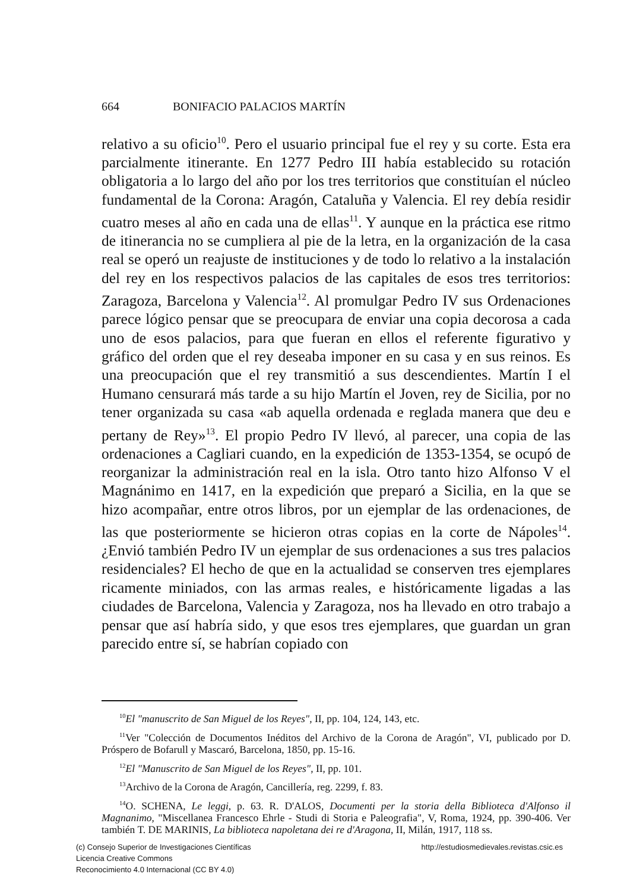664 BONIFACIO PALACIOS MARTÍN
relativo a su oficio<sup>10</sup>. Pero el usuario principal fue el rey y su corte. Esta era parcialmente itinerante. En 1277 Pedro III había establecido su rotación obligatoria a lo largo del año por los tres territorios que constituían el núcleo fundamental de la Corona: Aragón, Cataluña y Valencia. El rey debía residir cuatro meses al año en cada una de ellas<sup>11</sup>. Y aunque en la práctica ese ritmo de itinerancia no se cumpliera al pie de la letra, en la organización de la casa real se operó un reajuste de instituciones y de todo lo relativo a la instalación del rey en los respectivos palacios de las capitales de esos tres territorios: Zaragoza, Barcelona y Valencia<sup>12</sup>. Al promulgar Pedro IV sus Ordenaciones parece lógico pensar que se preocupara de enviar una copia decorosa a cada uno de esos palacios, para que fueran en ellos el referente figurativo y gráfico del orden que el rey deseaba imponer en su casa y en sus reinos. Es una preocupación que el rey transmitió a sus descendientes. Martín I el Humano censurará más tarde a su hijo Martín el Joven, rey de Sicilia, por no tener organizada su casa «ab aquella ordenada e reglada manera que deu e pertany de Rey»<sup>13</sup>. El propio Pedro IV llevó, al parecer, una copia de las ordenaciones a Cagliari cuando, en la expedición de 1353-1354, se ocupó de reorganizar la administración real en la isla. Otro tanto hizo Alfonso V el Magnánimo en 1417, en la expedición que preparó a Sicilia, en la que se hizo acompañar, entre otros libros, por un ejemplar de las ordenaciones, de las que posteriormente se hicieron otras copias en la corte de Nápoles<sup>14</sup>. ¿Envió también Pedro IV un ejemplar de sus ordenaciones a sus tres palacios residenciales? El hecho de que en la actualidad se conserven tres ejemplares ricamente miniados, con las armas reales, e históricamente ligadas a las ciudades de Barcelona, Valencia y Zaragoza, nos ha llevado en otro trabajo a pensar que así habría sido, y que esos tres ejemplares, que guardan un gran parecido entre sí, se habrían copiado con
<sup>10</sup> El "manuscrito de San Miguel de los Reyes", II, pp. 104, 124, 143, etc.
<sup>11</sup> Ver "Colección de Documentos Inéditos del Archivo de la Corona de Aragón", VI, publicado por D. Próspero de Bofarull y Mascaró, Barcelona, 1850, pp. 15-16.
<sup>12</sup> El "Manuscrito de San Miguel de los Reyes", II, pp. 101.
<sup>13</sup> Archivo de la Corona de Aragón, Cancillería, reg. 2299, f. 83.
<sup>14</sup>O. SCHENA, Le leggi, p. 63. R. D'ALOS, Documenti per la storia della Biblioteca d'Alfonso il Magnanimo, "Miscellanea Francesco Ehrle - Studi di Storia e Paleografia", V, Roma, 1924, pp. 390-406. Ver también T. DE MARINIS, La biblioteca napoletana dei re d'Aragona, II, Milán, 1917, 118 ss.
(c) Consejo Superior de Investigaciones Científicas
Licencia Creative Commons
Reconocimiento 4.0 Internacional (CC BY 4.0)
http://estudiosmedievales.revistas.csic.es